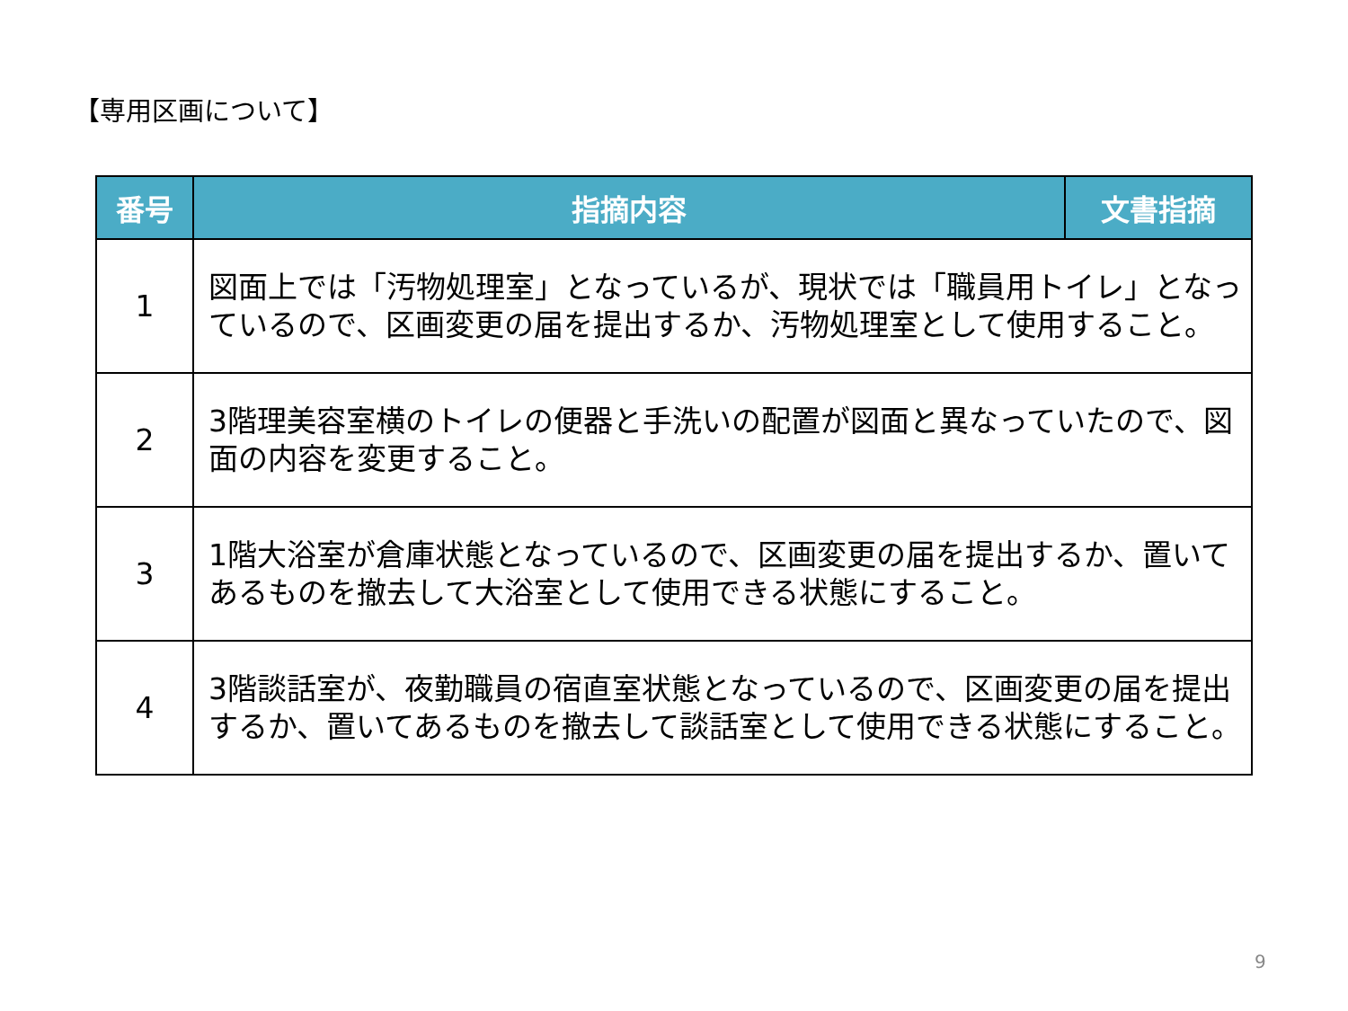【専用区画について】
| 番号 | 指摘内容 | 文書指摘 |
| --- | --- | --- |
| 1 | 図面上では「汚物処理室」となっているが、現状では「職員用トイレ」となっているので、区画変更の届を提出するか、汚物処理室として使用すること。 | |
| 2 | 3階理美容室横のトイレの便器と手洗いの配置が図面と異なっていたので、図面の内容を変更すること。 | |
| 3 | 1階大浴室が倉庫状態となっているので、区画変更の届を提出するか、置いてあるものを撤去して大浴室として使用できる状態にすること。 | |
| 4 | 3階談話室が、夜勤職員の宿直室状態となっているので、区画変更の届を提出するか、置いてあるものを撤去して談話室として使用できる状態にすること。 | |
9